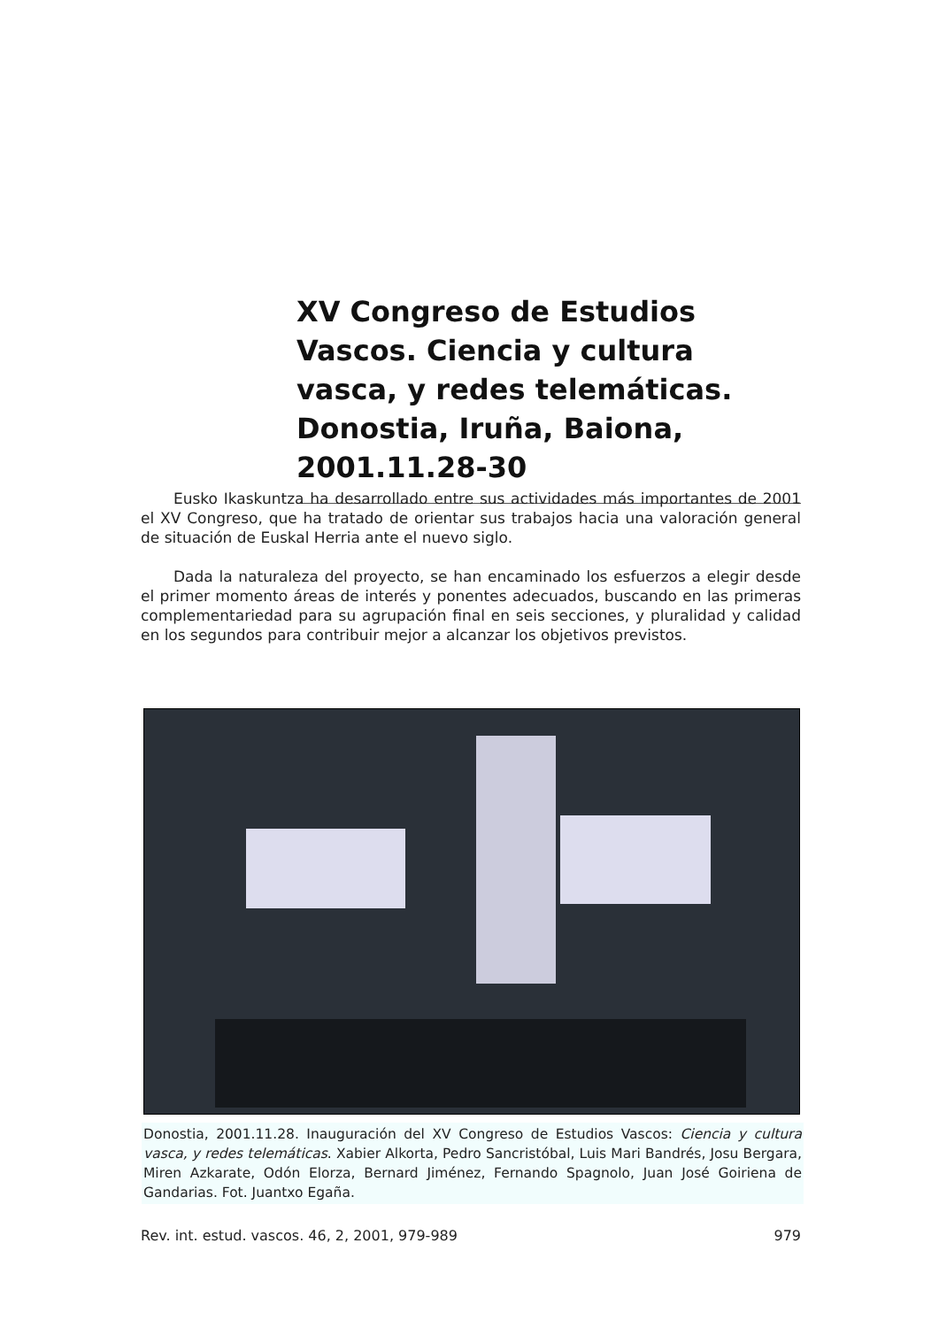XV Congreso de Estudios Vascos. Ciencia y cultura vasca, y redes telemáticas. Donostia, Iruña, Baiona, 2001.11.28-30
Eusko Ikaskuntza ha desarrollado entre sus actividades más importantes de 2001 el XV Congreso, que ha tratado de orientar sus trabajos hacia una valoración general de situación de Euskal Herria ante el nuevo siglo.
Dada la naturaleza del proyecto, se han encaminado los esfuerzos a elegir desde el primer momento áreas de interés y ponentes adecuados, buscando en las primeras complementariedad para su agrupación final en seis secciones, y pluralidad y calidad en los segundos para contribuir mejor a alcanzar los objetivos previstos.
Donostia, 2001.11.28. Inauguración del XV Congreso de Estudios Vascos: Ciencia y cultura vasca, y redes telemáticas. Xabier Alkorta, Pedro Sancristóbal, Luis Mari Bandrés, Josu Bergara, Miren Azkarate, Odón Elorza, Bernard Jiménez, Fernando Spagnolo, Juan José Goiriena de Gandarias. Fot. Juantxo Egaña.
Rev. int. estud. vascos. 46, 2, 2001, 979-989 979